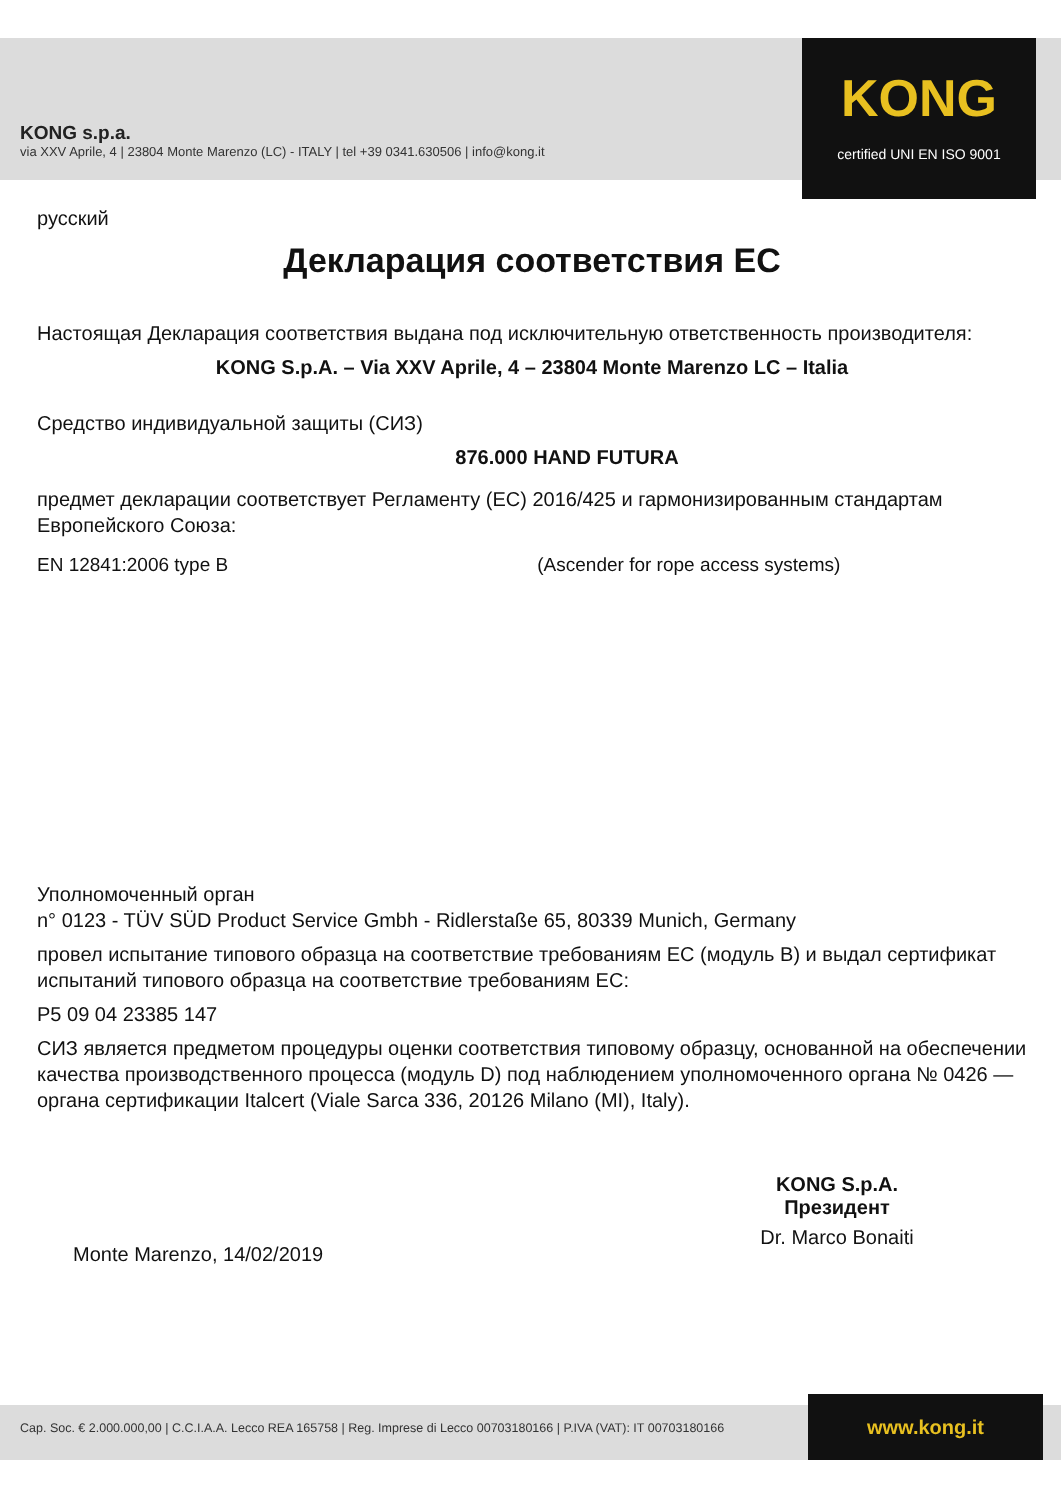KONG s.p.a.
via XXV Aprile, 4 | 23804 Monte Marenzo (LC) - ITALY | tel +39 0341.630506 | info@kong.it
KONG
certified UNI EN ISO 9001
русский
Декларация соответствия ЕС
Настоящая Декларация соответствия выдана под исключительную ответственность производителя:
KONG S.p.A. – Via XXV Aprile, 4 – 23804 Monte Marenzo LC – Italia
Средство индивидуальной защиты (СИЗ)
876.000 HAND FUTURA
предмет декларации соответствует Регламенту (ЕС) 2016/425 и гармонизированным стандартам Европейского Союза:
EN 12841:2006 type B (Ascender for rope access systems)
Уполномоченный орган
n° 0123 - TÜV SÜD Product Service Gmbh - Ridlerstaße 65, 80339 Munich, Germany
провел испытание типового образца на соответствие требованиям ЕС (модуль B) и выдал сертификат испытаний типового образца на соответствие требованиям ЕС:
P5 09 04 23385 147
СИЗ является предметом процедуры оценки соответствия типовому образцу, основанной на обеспечении качества производственного процесса (модуль D) под наблюдением уполномоченного органа № 0426 — органа сертификации Italcert (Viale Sarca 336, 20126 Milano (MI), Italy).
Monte Marenzo, 14/02/2019
KONG S.p.A.
Президент
Dr. Marco Bonaiti
Cap. Soc. € 2.000.000,00 | C.C.I.A.A. Lecco REA 165758 | Reg. Imprese di Lecco 00703180166 | P.IVA (VAT): IT 00703180166 www.kong.it